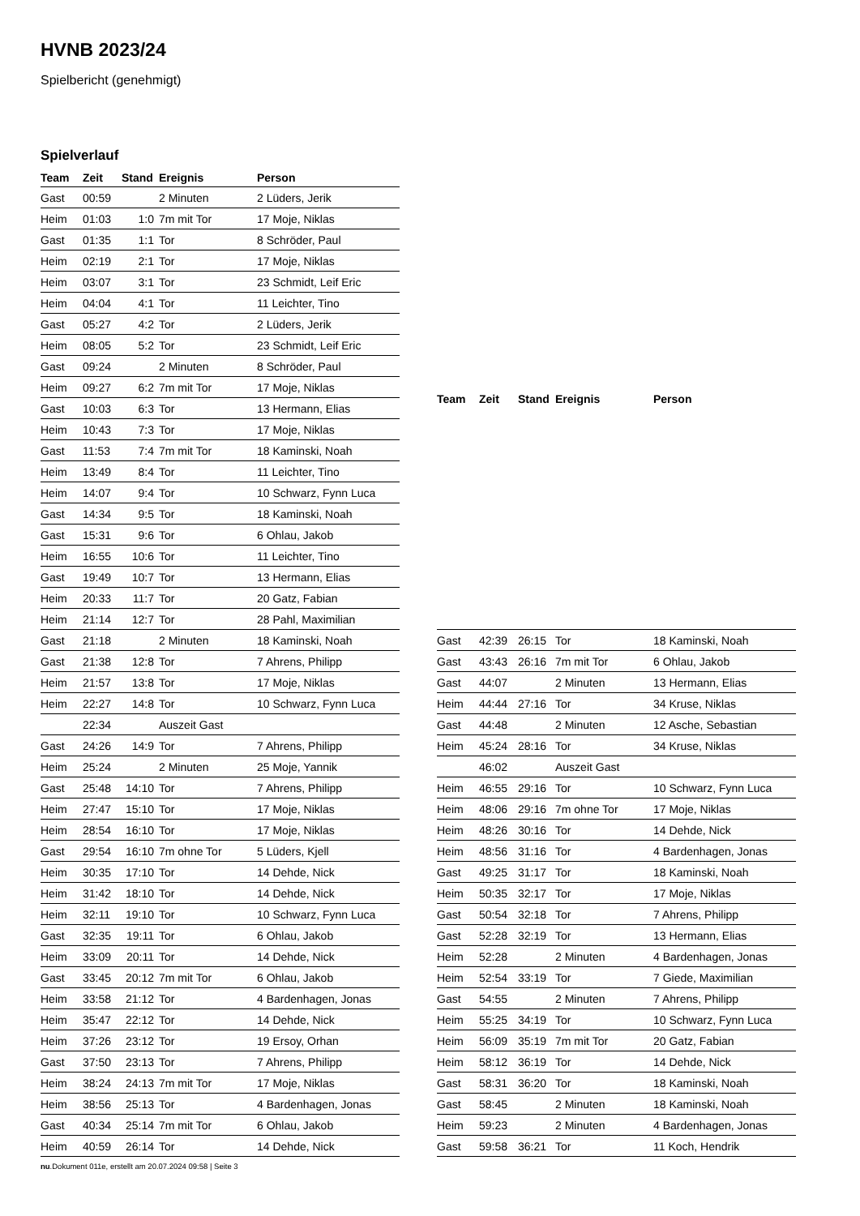HVNB 2023/24
Spielbericht (genehmigt)
Spielverlauf
| Team | Zeit | Stand | Ereignis | Person |
| --- | --- | --- | --- | --- |
| Gast | 00:59 | | 2 Minuten | 2 Lüders, Jerik |
| Heim | 01:03 | 1:0 | 7m mit Tor | 17 Moje, Niklas |
| Gast | 01:35 | 1:1 | Tor | 8 Schröder, Paul |
| Heim | 02:19 | 2:1 | Tor | 17 Moje, Niklas |
| Heim | 03:07 | 3:1 | Tor | 23 Schmidt, Leif Eric |
| Heim | 04:04 | 4:1 | Tor | 11 Leichter, Tino |
| Gast | 05:27 | 4:2 | Tor | 2 Lüders, Jerik |
| Heim | 08:05 | 5:2 | Tor | 23 Schmidt, Leif Eric |
| Gast | 09:24 | | 2 Minuten | 8 Schröder, Paul |
| Heim | 09:27 | 6:2 | 7m mit Tor | 17 Moje, Niklas |
| Gast | 10:03 | 6:3 | Tor | 13 Hermann, Elias |
| Heim | 10:43 | 7:3 | Tor | 17 Moje, Niklas |
| Gast | 11:53 | 7:4 | 7m mit Tor | 18 Kaminski, Noah |
| Heim | 13:49 | 8:4 | Tor | 11 Leichter, Tino |
| Heim | 14:07 | 9:4 | Tor | 10 Schwarz, Fynn Luca |
| Gast | 14:34 | 9:5 | Tor | 18 Kaminski, Noah |
| Gast | 15:31 | 9:6 | Tor | 6 Ohlau, Jakob |
| Heim | 16:55 | 10:6 | Tor | 11 Leichter, Tino |
| Gast | 19:49 | 10:7 | Tor | 13 Hermann, Elias |
| Heim | 20:33 | 11:7 | Tor | 20 Gatz, Fabian |
| Heim | 21:14 | 12:7 | Tor | 28 Pahl, Maximilian |
| Gast | 21:18 | | 2 Minuten | 18 Kaminski, Noah |
| Gast | 21:38 | 12:8 | Tor | 7 Ahrens, Philipp |
| Heim | 21:57 | 13:8 | Tor | 17 Moje, Niklas |
| Heim | 22:27 | 14:8 | Tor | 10 Schwarz, Fynn Luca |
| | 22:34 | | Auszeit Gast | |
| Gast | 24:26 | 14:9 | Tor | 7 Ahrens, Philipp |
| Heim | 25:24 | | 2 Minuten | 25 Moje, Yannik |
| Gast | 25:48 | 14:10 | Tor | 7 Ahrens, Philipp |
| Heim | 27:47 | 15:10 | Tor | 17 Moje, Niklas |
| Heim | 28:54 | 16:10 | Tor | 17 Moje, Niklas |
| Gast | 29:54 | 16:10 | 7m ohne Tor | 5 Lüders, Kjell |
| Heim | 30:35 | 17:10 | Tor | 14 Dehde, Nick |
| Heim | 31:42 | 18:10 | Tor | 14 Dehde, Nick |
| Heim | 32:11 | 19:10 | Tor | 10 Schwarz, Fynn Luca |
| Gast | 32:35 | 19:11 | Tor | 6 Ohlau, Jakob |
| Heim | 33:09 | 20:11 | Tor | 14 Dehde, Nick |
| Gast | 33:45 | 20:12 | 7m mit Tor | 6 Ohlau, Jakob |
| Heim | 33:58 | 21:12 | Tor | 4 Bardenhagen, Jonas |
| Heim | 35:47 | 22:12 | Tor | 14 Dehde, Nick |
| Heim | 37:26 | 23:12 | Tor | 19 Ersoy, Orhan |
| Gast | 37:50 | 23:13 | Tor | 7 Ahrens, Philipp |
| Heim | 38:24 | 24:13 | 7m mit Tor | 17 Moje, Niklas |
| Heim | 38:56 | 25:13 | Tor | 4 Bardenhagen, Jonas |
| Gast | 40:34 | 25:14 | 7m mit Tor | 6 Ohlau, Jakob |
| Heim | 40:59 | 26:14 | Tor | 14 Dehde, Nick |
| Team | Zeit | Stand | Ereignis | Person |
| --- | --- | --- | --- | --- |
| Gast | 42:39 | 26:15 | Tor | 18 Kaminski, Noah |
| Gast | 43:43 | 26:16 | 7m mit Tor | 6 Ohlau, Jakob |
| Gast | 44:07 | | 2 Minuten | 13 Hermann, Elias |
| Heim | 44:44 | 27:16 | Tor | 34 Kruse, Niklas |
| Gast | 44:48 | | 2 Minuten | 12 Asche, Sebastian |
| Heim | 45:24 | 28:16 | Tor | 34 Kruse, Niklas |
| | 46:02 | | Auszeit Gast | |
| Heim | 46:55 | 29:16 | Tor | 10 Schwarz, Fynn Luca |
| Heim | 48:06 | 29:16 | 7m ohne Tor | 17 Moje, Niklas |
| Heim | 48:26 | 30:16 | Tor | 14 Dehde, Nick |
| Heim | 48:56 | 31:16 | Tor | 4 Bardenhagen, Jonas |
| Gast | 49:25 | 31:17 | Tor | 18 Kaminski, Noah |
| Heim | 50:35 | 32:17 | Tor | 17 Moje, Niklas |
| Gast | 50:54 | 32:18 | Tor | 7 Ahrens, Philipp |
| Gast | 52:28 | 32:19 | Tor | 13 Hermann, Elias |
| Heim | 52:28 | | 2 Minuten | 4 Bardenhagen, Jonas |
| Heim | 52:54 | 33:19 | Tor | 7 Giede, Maximilian |
| Gast | 54:55 | | 2 Minuten | 7 Ahrens, Philipp |
| Heim | 55:25 | 34:19 | Tor | 10 Schwarz, Fynn Luca |
| Heim | 56:09 | 35:19 | 7m mit Tor | 20 Gatz, Fabian |
| Heim | 58:12 | 36:19 | Tor | 14 Dehde, Nick |
| Gast | 58:31 | 36:20 | Tor | 18 Kaminski, Noah |
| Gast | 58:45 | | 2 Minuten | 18 Kaminski, Noah |
| Heim | 59:23 | | 2 Minuten | 4 Bardenhagen, Jonas |
| Gast | 59:58 | 36:21 | Tor | 11 Koch, Hendrik |
nu.Dokument 011e, erstellt am 20.07.2024 09:58 | Seite 3